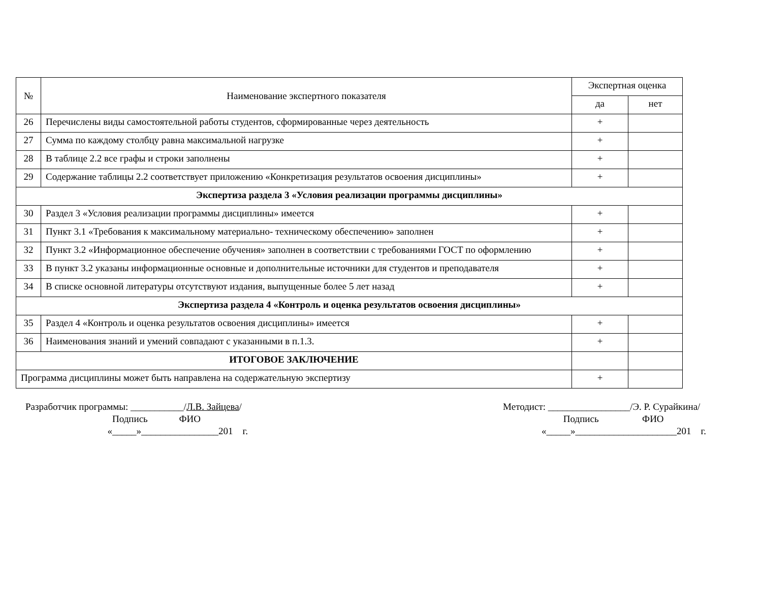| № | Наименование экспертного показателя | Экспертная оценка | |
| --- | --- | --- | --- |
| | | да | нет |
| 26 | Перечислены виды самостоятельной работы студентов, сформированные через деятельность | + | |
| 27 | Сумма по каждому столбцу равна максимальной нагрузке | + | |
| 28 | В таблице 2.2 все графы и строки заполнены | + | |
| 29 | Содержание таблицы 2.2 соответствует приложению «Конкретизация результатов освоения дисциплины» | + | |
| Экспертиза раздела 3 «Условия реализации программы дисциплины» | | | |
| 30 | Раздел 3 «Условия реализации программы дисциплины» имеется | + | |
| 31 | Пункт 3.1 «Требования к максимальному материально- техническому обеспечению» заполнен | + | |
| 32 | Пункт 3.2 «Информационное обеспечение обучения» заполнен в соответствии с требованиями ГОСТ по оформлению | + | |
| 33 | В пункт 3.2 указаны информационные основные и дополнительные источники для студентов и преподавателя | + | |
| 34 | В списке основной литературы отсутствуют издания, выпущенные более 5 лет назад | + | |
| Экспертиза раздела 4 «Контроль и оценка результатов освоения дисциплины» | | | |
| 35 | Раздел 4 «Контроль и оценка результатов освоения дисциплины» имеется | + | |
| 36 | Наименования знаний и умений совпадают с указанными в п.1.3. | + | |
| ИТОГОВОЕ ЗАКЛЮЧЕНИЕ | | | |
| Программа дисциплины может быть направлена на содержательную экспертизу | | + | |
Разработчик программы: ___________/Л.В. Зайцева/ Подпись ФИО «_____»________________201 г.
Методист: _________________/Э. Р. Сурайкина/ Подпись ФИО «_____»_____________________201 г.